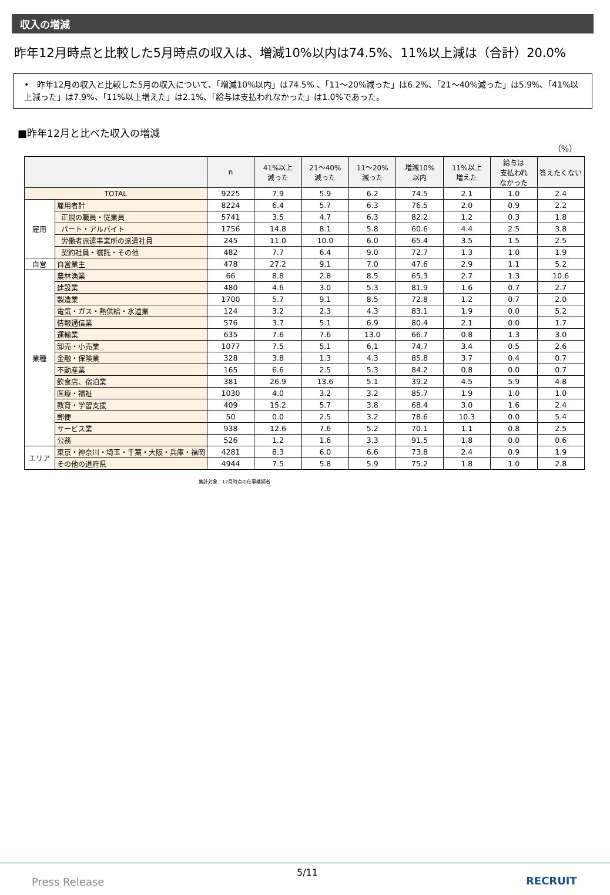収入の増減
昨年12月時点と比較した5月時点の収入は、増減10%以内は74.5%、11%以上減は（合計）20.0%
• 昨年12月の収入と比較した5月の収入について、「増減10%以内」は74.5% 、「11～20%減った」は6.2%、「21～40%減った」は5.9%、「41%以上減った」は7.9%、「11%以上増えた」は2.1%、「給与は支払われなかった」は1.0%であった。
■昨年12月と比べた収入の増減
（%）
| | | n | 41%以上 減った | 21～40% 減った | 11～20% 減った | 増減10% 以内 | 11%以上 増えた | 給与は 支払われ なかった | 答えたくない |
| --- | --- | --- | --- | --- | --- | --- | --- | --- | --- |
| TOTAL | | 9225 | 7.9 | 5.9 | 6.2 | 74.5 | 2.1 | 1.0 | 2.4 |
| 雇用 | 雇用者計 | 8224 | 6.4 | 5.7 | 6.3 | 76.5 | 2.0 | 0.9 | 2.2 |
| | 正規の職員・従業員 | 5741 | 3.5 | 4.7 | 6.3 | 82.2 | 1.2 | 0.3 | 1.8 |
| | パート・アルバイト | 1756 | 14.8 | 8.1 | 5.8 | 60.6 | 4.4 | 2.5 | 3.8 |
| | 労働者派遣事業所の派遣社員 | 245 | 11.0 | 10.0 | 6.0 | 65.4 | 3.5 | 1.5 | 2.5 |
| | 契約社員・嘱託・その他 | 482 | 7.7 | 6.4 | 9.0 | 72.7 | 1.3 | 1.0 | 1.9 |
| 自営 | 自営業主 | 478 | 27.2 | 9.1 | 7.0 | 47.6 | 2.9 | 1.1 | 5.2 |
| 業種 | 農林漁業 | 66 | 8.8 | 2.8 | 8.5 | 65.3 | 2.7 | 1.3 | 10.6 |
| | 建設業 | 480 | 4.6 | 3.0 | 5.3 | 81.9 | 1.6 | 0.7 | 2.7 |
| | 製造業 | 1700 | 5.7 | 9.1 | 8.5 | 72.8 | 1.2 | 0.7 | 2.0 |
| | 電気・ガス・熱供給・水道業 | 124 | 3.2 | 2.3 | 4.3 | 83.1 | 1.9 | 0.0 | 5.2 |
| | 情報通信業 | 576 | 3.7 | 5.1 | 6.9 | 80.4 | 2.1 | 0.0 | 1.7 |
| | 運輸業 | 635 | 7.6 | 7.6 | 13.0 | 66.7 | 0.8 | 1.3 | 3.0 |
| | 卸売・小売業 | 1077 | 7.5 | 5.1 | 6.1 | 74.7 | 3.4 | 0.5 | 2.6 |
| | 金融・保険業 | 328 | 3.8 | 1.3 | 4.3 | 85.8 | 3.7 | 0.4 | 0.7 |
| | 不動産業 | 165 | 6.6 | 2.5 | 5.3 | 84.2 | 0.8 | 0.0 | 0.7 |
| | 飲食店、宿泊業 | 381 | 26.9 | 13.6 | 5.1 | 39.2 | 4.5 | 5.9 | 4.8 |
| | 医療・福祉 | 1030 | 4.0 | 3.2 | 3.2 | 85.7 | 1.9 | 1.0 | 1.0 |
| | 教育・学習支援 | 409 | 15.2 | 5.7 | 3.8 | 68.4 | 3.0 | 1.6 | 2.4 |
| | 郵便 | 50 | 0.0 | 2.5 | 3.2 | 78.6 | 10.3 | 0.0 | 5.4 |
| | サービス業 | 938 | 12.6 | 7.6 | 5.2 | 70.1 | 1.1 | 0.8 | 2.5 |
| | 公務 | 526 | 1.2 | 1.6 | 3.3 | 91.5 | 1.8 | 0.0 | 0.6 |
| エリア | 東京・神奈川・埼玉・千葉・大阪・兵庫・福岡 | 4281 | 8.3 | 6.0 | 6.6 | 73.8 | 2.4 | 0.9 | 1.9 |
| | その他の道府県 | 4944 | 7.5 | 5.8 | 5.9 | 75.2 | 1.8 | 1.0 | 2.8 |
集計対象：12月時点の仕事継続者
5/11
Press Release RECRUIT